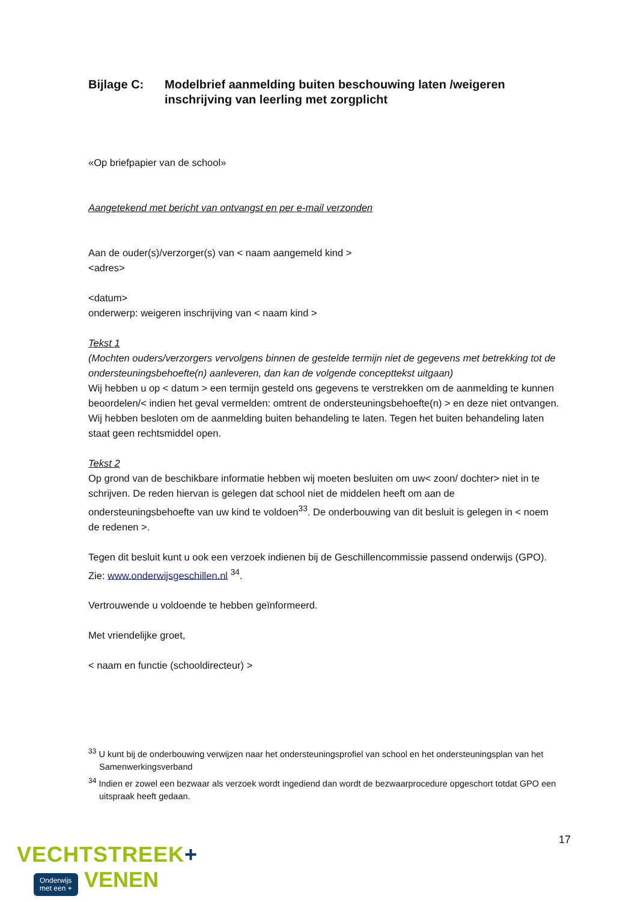Bijlage C: Modelbrief aanmelding buiten beschouwing laten /weigeren inschrijving van leerling met zorgplicht
«Op briefpapier van de school»
Aangetekend met bericht van ontvangst en per e-mail verzonden
Aan de ouder(s)/verzorger(s) van < naam aangemeld kind >
<adres>
<datum>
onderwerp: weigeren inschrijving van < naam kind >
Tekst 1
(Mochten ouders/verzorgers vervolgens binnen de gestelde termijn niet de gegevens met betrekking tot de ondersteuningsbehoefte(n) aanleveren, dan kan de volgende concepttekst uitgaan)
Wij hebben u op < datum > een termijn gesteld ons gegevens te verstrekken om de aanmelding te kunnen beoordelen/< indien het geval vermelden: omtrent de ondersteuningsbehoefte(n) > en deze niet ontvangen. Wij hebben besloten om de aanmelding buiten behandeling te laten. Tegen het buiten behandeling laten staat geen rechtsmiddel open.
Tekst 2
Op grond van de beschikbare informatie hebben wij moeten besluiten om uw< zoon/ dochter> niet in te schrijven. De reden hiervan is gelegen dat school niet de middelen heeft om aan de ondersteuningsbehoefte van uw kind te voldoen<sup>33</sup>. De onderbouwing van dit besluit is gelegen in < noem de redenen >.
Tegen dit besluit kunt u ook een verzoek indienen bij de Geschillencommissie passend onderwijs (GPO).
Zie: www.onderwijsgeschillen.nl <sup>34</sup>.
Vertrouwende u voldoende te hebben geïnformeerd.
Met vriendelijke groet,
< naam en functie (schooldirecteur) >
<sup>33</sup> U kunt bij de onderbouwing verwijzen naar het ondersteuningsprofiel van school en het ondersteuningsplan van het Samenwerkingsverband
<sup>34</sup> Indien er zowel een bezwaar als verzoek wordt ingediend dan wordt de bezwaarprocedure opgeschort totdat GPO een uitspraak heeft gedaan.
17
VECHTSTREEK+
Onderwijs
met een +
VENEN